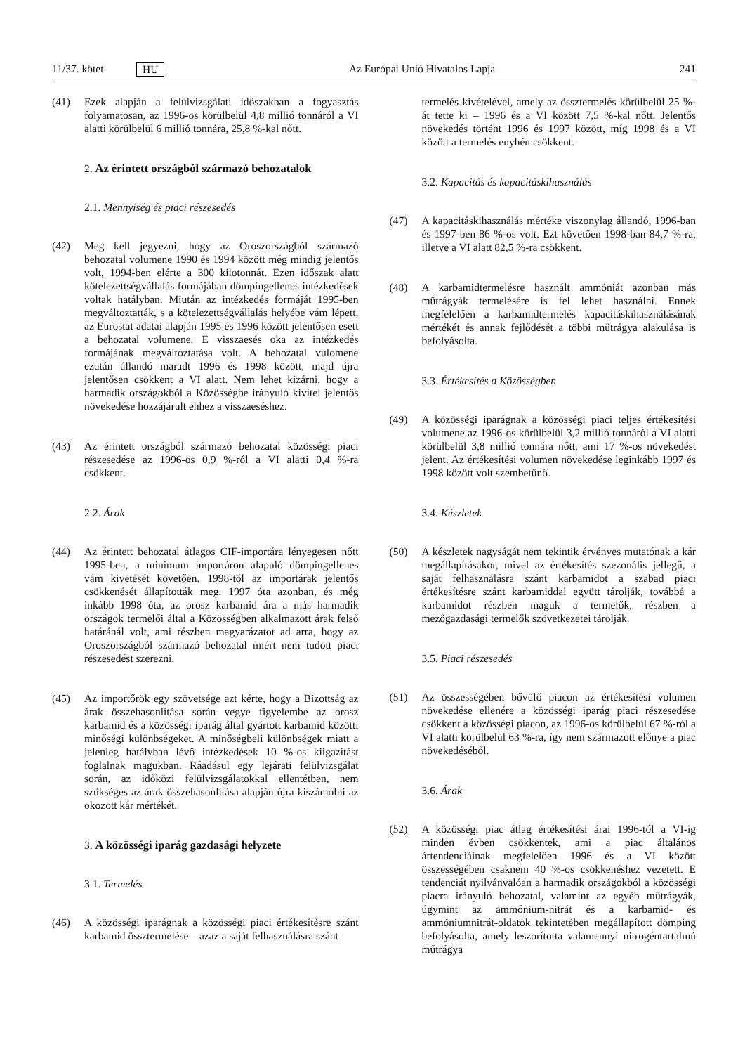11/37. kötet HU Az Európai Unió Hivatalos Lapja 241
(41) Ezek alapján a felülvizsgálati időszakban a fogyasztás folyamatosan, az 1996-os körülbelül 4,8 millió tonnáról a VI alatti körülbelül 6 millió tonnára, 25,8 %-kal nőtt.
2. Az érintett országból származó behozatalok
2.1. Mennyiség és piaci részesedés
(42) Meg kell jegyezni, hogy az Oroszországból származó behozatal volumene 1990 és 1994 között még mindig jelentős volt, 1994-ben elérte a 300 kilotonnát. Ezen időszak alatt kötelezettségvállalás formájában dömpingellenes intézkedések voltak hatályban. Miután az intézkedés formáját 1995-ben megváltoztatták, s a kötelezettségvállalás helyébe vám lépett, az Eurostat adatai alapján 1995 és 1996 között jelentősen esett a behozatal volumene. E visszaesés oka az intézkedés formájának megváltoztatása volt. A behozatal vulomene ezután állandó maradt 1996 és 1998 között, majd újra jelentősen csökkent a VI alatt. Nem lehet kizárni, hogy a harmadik országokból a Közösségbe irányuló kivitel jelentős növekedése hozzájárult ehhez a visszaeséshez.
(43) Az érintett országból származó behozatal közösségi piaci részesedése az 1996-os 0,9 %-ról a VI alatti 0,4 %-ra csökkent.
2.2. Árak
(44) Az érintett behozatal átlagos CIF-importára lényegesen nőtt 1995-ben, a minimum importáron alapuló dömpingellenes vám kivetését követően. 1998-tól az importárak jelentős csökkenését állapították meg. 1997 óta azonban, és még inkább 1998 óta, az orosz karbamid ára a más harmadik országok termelői által a Közösségben alkalmazott árak felső határánál volt, ami részben magyarázatot ad arra, hogy az Oroszországból származó behozatal miért nem tudott piaci részesedést szerezni.
(45) Az importőrök egy szövetsége azt kérte, hogy a Bizottság az árak összehasonlítása során vegye figyelembe az orosz karbamid és a közösségi iparág által gyártott karbamid közötti minőségi különbségeket. A minőségbeli különbségek miatt a jelenleg hatályban lévő intézkedések 10 %-os kiigazítást foglalnak magukban. Ráadásul egy lejárati felülvizsgálat során, az időközi felülvizsgálatokkal ellentétben, nem szükséges az árak összehasonlítása alapján újra kiszámolni az okozott kár mértékét.
3. A közösségi iparág gazdasági helyzete
3.1. Termelés
(46) A közösségi iparágnak a közösségi piaci értékesítésre szánt karbamid össztermelése – azaz a saját felhasználásra szánt
termelés kivételével, amely az össztermelés körülbelül 25 %-át tette ki – 1996 és a VI között 7,5 %-kal nőtt. Jelentős növekedés történt 1996 és 1997 között, míg 1998 és a VI között a termelés enyhén csökkent.
3.2. Kapacitás és kapacitáskihasználás
(47) A kapacitáskihasználás mértéke viszonylag állandó, 1996-ban és 1997-ben 86 %-os volt. Ezt követően 1998-ban 84,7 %-ra, illetve a VI alatt 82,5 %-ra csökkent.
(48) A karbamidtermelésre használt ammóniát azonban más műtrágyák termelésére is fel lehet használni. Ennek megfelelően a karbamidtermelés kapacitáskihasználásának mértékét és annak fejlődését a többi műtrágya alakulása is befolyásolta.
3.3. Értékesítés a Közösségben
(49) A közösségi iparágnak a közösségi piaci teljes értékesítési volumene az 1996-os körülbelül 3,2 millió tonnáról a VI alatti körülbelül 3,8 millió tonnára nőtt, ami 17 %-os növekedést jelent. Az értékesítési volumen növekedése leginkább 1997 és 1998 között volt szembetűnő.
3.4. Készletek
(50) A készletek nagyságát nem tekintik érvényes mutatónak a kár megállapításakor, mivel az értékesítés szezonális jellegű, a saját felhasználásra szánt karbamidot a szabad piaci értékesítésre szánt karbamiddal együtt tárolják, továbbá a karbamidot részben maguk a termelők, részben a mezőgazdasági termelők szövetkezetei tárolják.
3.5. Piaci részesedés
(51) Az összességében bővülő piacon az értékesítési volumen növekedése ellenére a közösségi iparág piaci részesedése csökkent a közösségi piacon, az 1996-os körülbelül 67 %-ról a VI alatti körülbelül 63 %-ra, így nem származott előnye a piac növekedéséből.
3.6. Árak
(52) A közösségi piac átlag értékesítési árai 1996-tól a VI-ig minden évben csökkentek, ami a piac általános ártendenciáinak megfelelően 1996 és a VI között összességében csaknem 40 %-os csökkenéshez vezetett. E tendenciát nyilvánvalóan a harmadik országokból a közösségi piacra irányuló behozatal, valamint az egyéb műtrágyák, úgymint az ammónium-nitrát és a karbamid- és ammóniumnitrát-oldatok tekintetében megállapított dömping befolyásolta, amely leszorította valamennyi nitrogéntartalmú műtrágya